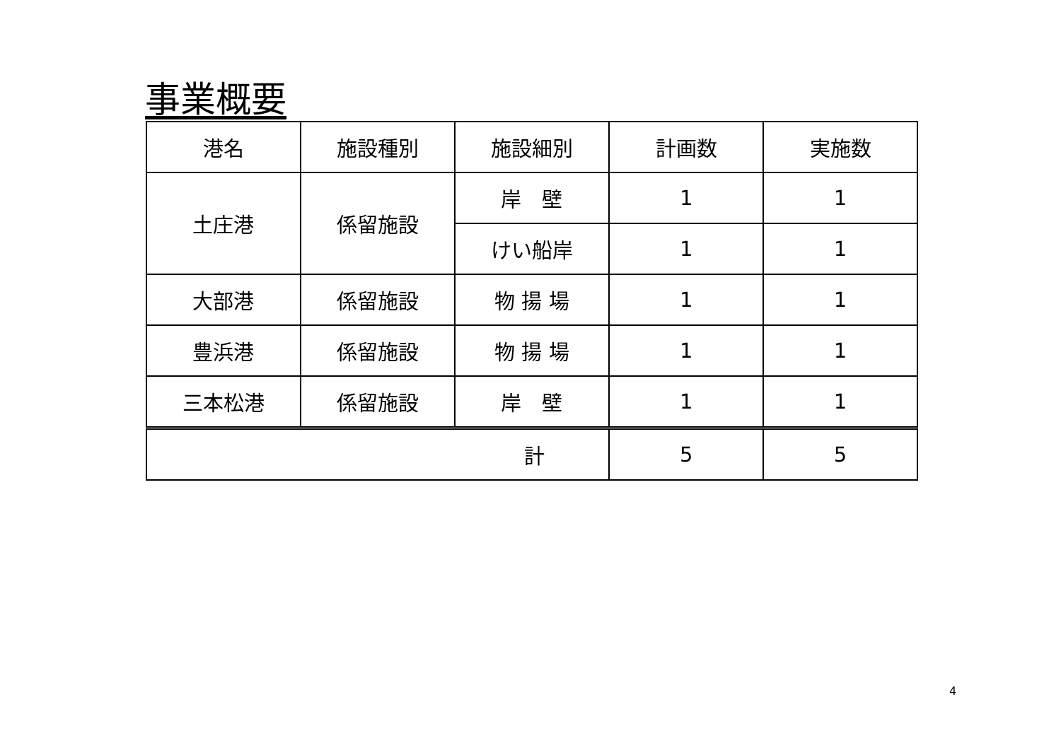事業概要
| 港名 | 施設種別 | 施設細別 | 計画数 | 実施数 |
| --- | --- | --- | --- | --- |
| 土庄港 | 係留施設 | 岸 壁 | 1 | 1 |
| | | けい船岸 | 1 | 1 |
| 大部港 | 係留施設 | 物 揚 場 | 1 | 1 |
| 豊浜港 | 係留施設 | 物 揚 場 | 1 | 1 |
| 三本松港 | 係留施設 | 岸 壁 | 1 | 1 |
| 計 | | | 5 | 5 |
4